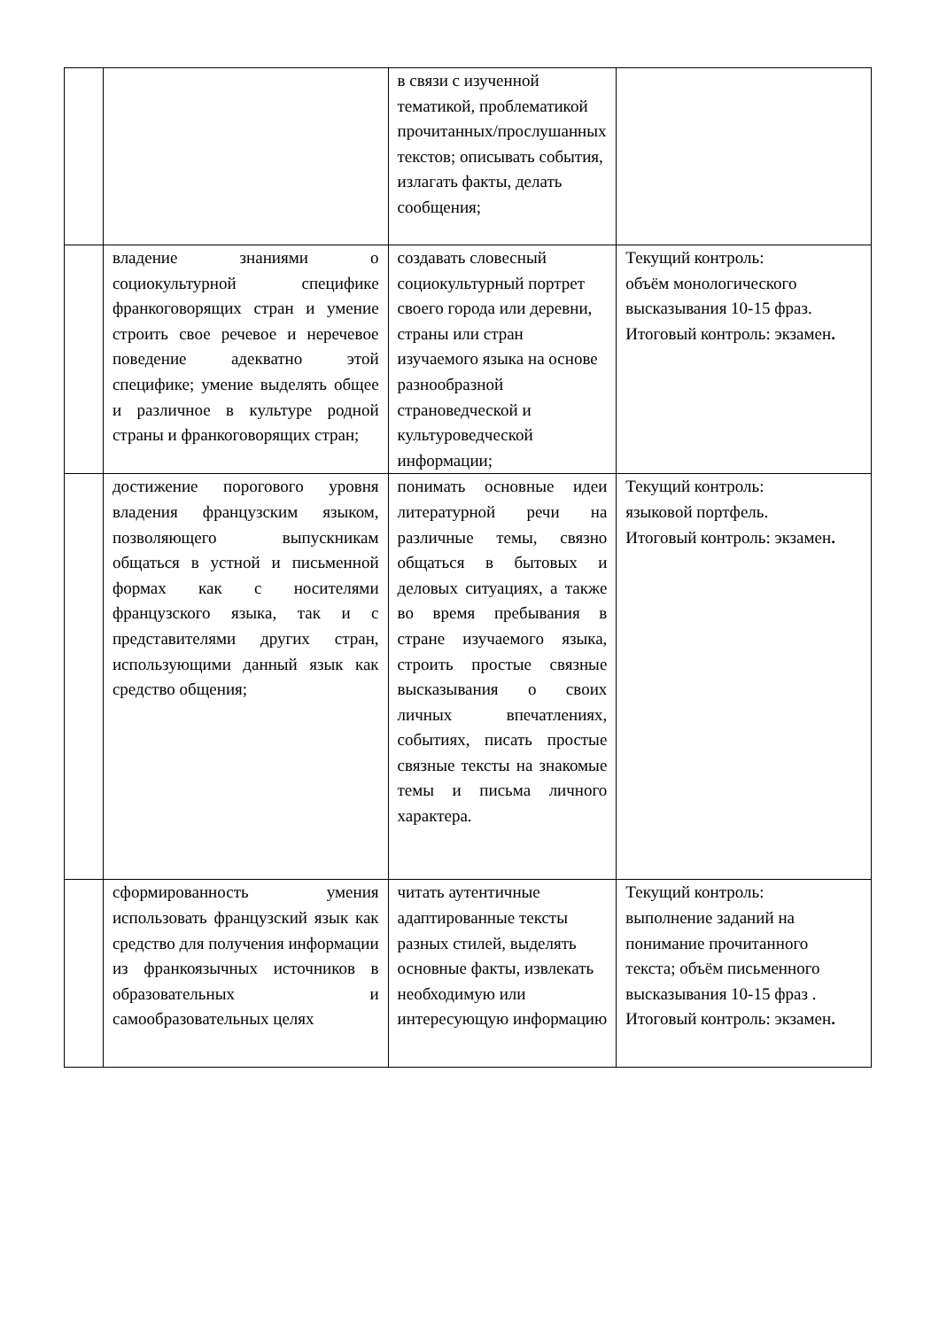| | | в связи с изученной тематикой, проблематикой прочитанных/прослушанных текстов; описывать события, излагать факты, делать сообщения; | |
| | владение знаниями о социокультурной специфике франкоговорящих стран и умение строить свое речевое и неречевое поведение адекватно этой специфике; умение выделять общее и различное в культуре родной страны и франкоговорящих стран; | создавать словесный социокультурный портрет своего города или деревни, страны или стран изучаемого языка на основе разнообразной страноведческой и культуроведческой информации; | Текущий контроль: объём монологического высказывания 10-15 фраз. Итоговый контроль: экзамен . |
| | достижение порогового уровня владения французским языком, позволяющего выпускникам общаться в устной и письменной формах как с носителями французского языка, так и с представителями других стран, использующими данный язык как средство общения; | понимать основные идеи литературной речи на различные темы, связно общаться в бытовых и деловых ситуациях, а также во время пребывания в стране изучаемого языка, строить простые связные высказывания о своих личных впечатлениях, событиях, писать простые связные тексты на знакомые темы и письма личного характера. | Текущий контроль: языковой портфель. Итоговый контроль: экзамен . |
| | сформированность умения использовать французский язык как средство для получения информации из франкоязычных источников в образовательных и самообразовательных целях | читать аутентичные адаптированные тексты разных стилей, выделять основные факты, извлекать необходимую или интересующую информацию | Текущий контроль: выполнение заданий на понимание прочитанного текста; объём письменного высказывания 10-15 фраз . Итоговый контроль: экзамен . |